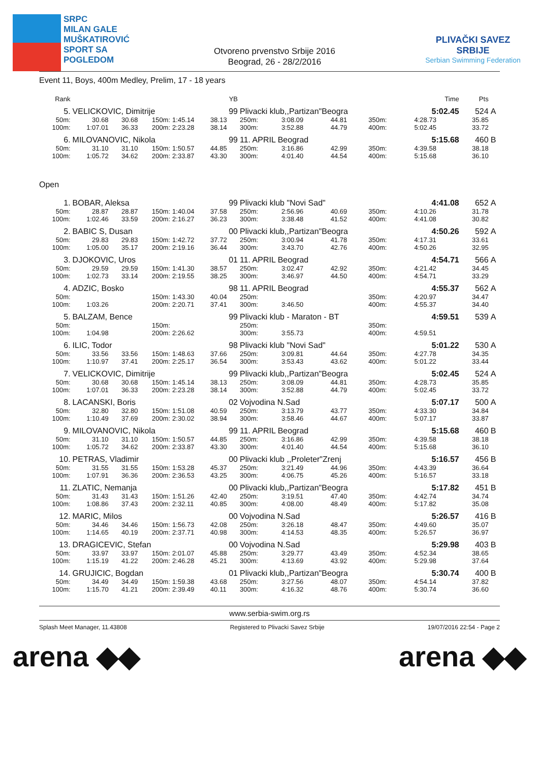SRPC
MILAN GALE
MUŠKATIROVIĆ
SPORT SA
POGLEDOM
Otvoreno prvenstvo Srbije 2016
Beograd, 26 - 28/2/2016
PLIVAČKI SAVEZ SRBIJE
Serbian Swimming Federation
Event 11, Boys, 400m Medley, Prelim, 17 - 18 years
| Rank | | | | | YB | | | | | | Time | Pts | |
| --- | --- | --- | --- | --- | --- | --- | --- | --- | --- | --- | --- | --- | --- |
| 5. | VELICKOVIC, Dimitrije | | | | 99 | Plivacki klub,,Partizan"Beogra | | | | | 5:02.45 | 524 | A |
| 50m: | 30.68 | 30.68 | 150m: | 1:45.14 | 38.13 | 250m: | 3:08.09 | 44.81 | 350m: | | 4:28.73 | 35.85 | |
| 100m: | 1:07.01 | 36.33 | 200m: | 2:23.28 | 38.14 | 300m: | 3:52.88 | 44.79 | 400m: | | 5:02.45 | 33.72 | |
| 6. | MILOVANOVIC, Nikola | | | | 99 | 11. APRIL Beograd | | | | | 5:15.68 | 460 | B |
| 50m: | 31.10 | 31.10 | 150m: | 1:50.57 | 44.85 | 250m: | 3:16.86 | 42.99 | 350m: | | 4:39.58 | 38.18 | |
| 100m: | 1:05.72 | 34.62 | 200m: | 2:33.87 | 43.30 | 300m: | 4:01.40 | 44.54 | 400m: | | 5:15.68 | 36.10 | |
Open
| 1. | BOBAR, Aleksa | | | | 99 | Plivacki klub "Novi Sad" | | | | | 4:41.08 | 652 | A |
| 50m: | 28.87 | 28.87 | 150m: | 1:40.04 | 37.58 | 250m: | 2:56.96 | 40.69 | 350m: | | 4:10.26 | 31.78 | |
| 100m: | 1:02.46 | 33.59 | 200m: | 2:16.27 | 36.23 | 300m: | 3:38.48 | 41.52 | 400m: | | 4:41.08 | 30.82 | |
| 2. | BABIC S, Dusan | | | | 00 | Plivacki klub,,Partizan"Beogra | | | | | 4:50.26 | 592 | A |
| 50m: | 29.83 | 29.83 | 150m: | 1:42.72 | 37.72 | 250m: | 3:00.94 | 41.78 | 350m: | | 4:17.31 | 33.61 | |
| 100m: | 1:05.00 | 35.17 | 200m: | 2:19.16 | 36.44 | 300m: | 3:43.70 | 42.76 | 400m: | | 4:50.26 | 32.95 | |
| 3. | DJOKOVIC, Uros | | | | 01 | 11. APRIL Beograd | | | | | 4:54.71 | 566 | A |
| 50m: | 29.59 | 29.59 | 150m: | 1:41.30 | 38.57 | 250m: | 3:02.47 | 42.92 | 350m: | | 4:21.42 | 34.45 | |
| 100m: | 1:02.73 | 33.14 | 200m: | 2:19.55 | 38.25 | 300m: | 3:46.97 | 44.50 | 400m: | | 4:54.71 | 33.29 | |
| 4. | ADZIC, Bosko | | | | 98 | 11. APRIL Beograd | | | | | 4:55.37 | 562 | A |
| 50m: | | | 150m: | 1:43.30 | 40.04 | 250m: | | | 350m: | | 4:20.97 | 34.47 | |
| 100m: | 1:03.26 | | 200m: | 2:20.71 | 37.41 | 300m: | 3:46.50 | | 400m: | | 4:55.37 | 34.40 | |
| 5. | BALZAM, Bence | | | | 99 | Plivacki klub - Maraton - BT | | | | | 4:59.51 | 539 | A |
| 50m: | | | 150m: | | | 250m: | | | 350m: | | | | |
| 100m: | 1:04.98 | | 200m: | 2:26.62 | | 300m: | 3:55.73 | | 400m: | | 4:59.51 | | |
| 6. | ILIC, Todor | | | | 98 | Plivacki klub "Novi Sad" | | | | | 5:01.22 | 530 | A |
| 50m: | 33.56 | 33.56 | 150m: | 1:48.63 | 37.66 | 250m: | 3:09.81 | 44.64 | 350m: | | 4:27.78 | 34.35 | |
| 100m: | 1:10.97 | 37.41 | 200m: | 2:25.17 | 36.54 | 300m: | 3:53.43 | 43.62 | 400m: | | 5:01.22 | 33.44 | |
| 7. | VELICKOVIC, Dimitrije | | | | 99 | Plivacki klub,,Partizan"Beogra | | | | | 5:02.45 | 524 | A |
| 50m: | 30.68 | 30.68 | 150m: | 1:45.14 | 38.13 | 250m: | 3:08.09 | 44.81 | 350m: | | 4:28.73 | 35.85 | |
| 100m: | 1:07.01 | 36.33 | 200m: | 2:23.28 | 38.14 | 300m: | 3:52.88 | 44.79 | 400m: | | 5:02.45 | 33.72 | |
| 8. | LACANSKI, Boris | | | | 02 | Vojvodina N.Sad | | | | | 5:07.17 | 500 | A |
| 50m: | 32.80 | 32.80 | 150m: | 1:51.08 | 40.59 | 250m: | 3:13.79 | 43.77 | 350m: | | 4:33.30 | 34.84 | |
| 100m: | 1:10.49 | 37.69 | 200m: | 2:30.02 | 38.94 | 300m: | 3:58.46 | 44.67 | 400m: | | 5:07.17 | 33.87 | |
| 9. | MILOVANOVIC, Nikola | | | | 99 | 11. APRIL Beograd | | | | | 5:15.68 | 460 | B |
| 50m: | 31.10 | 31.10 | 150m: | 1:50.57 | 44.85 | 250m: | 3:16.86 | 42.99 | 350m: | | 4:39.58 | 38.18 | |
| 100m: | 1:05.72 | 34.62 | 200m: | 2:33.87 | 43.30 | 300m: | 4:01.40 | 44.54 | 400m: | | 5:15.68 | 36.10 | |
| 10. | PETRAS, Vladimir | | | | 00 | Plivacki klub ,,Proleter"Zrenj | | | | | 5:16.57 | 456 | B |
| 50m: | 31.55 | 31.55 | 150m: | 1:53.28 | 45.37 | 250m: | 3:21.49 | 44.96 | 350m: | | 4:43.39 | 36.64 | |
| 100m: | 1:07.91 | 36.36 | 200m: | 2:36.53 | 43.25 | 300m: | 4:06.75 | 45.26 | 400m: | | 5:16.57 | 33.18 | |
| 11. | ZLATIC, Nemanja | | | | 00 | Plivacki klub,,Partizan"Beogra | | | | | 5:17.82 | 451 | B |
| 50m: | 31.43 | 31.43 | 150m: | 1:51.26 | 42.40 | 250m: | 3:19.51 | 47.40 | 350m: | | 4:42.74 | 34.74 | |
| 100m: | 1:08.86 | 37.43 | 200m: | 2:32.11 | 40.85 | 300m: | 4:08.00 | 48.49 | 400m: | | 5:17.82 | 35.08 | |
| 12. | MARIC, Milos | | | | 00 | Vojvodina N.Sad | | | | | 5:26.57 | 416 | B |
| 50m: | 34.46 | 34.46 | 150m: | 1:56.73 | 42.08 | 250m: | 3:26.18 | 48.47 | 350m: | | 4:49.60 | 35.07 | |
| 100m: | 1:14.65 | 40.19 | 200m: | 2:37.71 | 40.98 | 300m: | 4:14.53 | 48.35 | 400m: | | 5:26.57 | 36.97 | |
| 13. | DRAGICEVIC, Stefan | | | | 00 | Vojvodina N.Sad | | | | | 5:29.98 | 403 | B |
| 50m: | 33.97 | 33.97 | 150m: | 2:01.07 | 45.88 | 250m: | 3:29.77 | 43.49 | 350m: | | 4:52.34 | 38.65 | |
| 100m: | 1:15.19 | 41.22 | 200m: | 2:46.28 | 45.21 | 300m: | 4:13.69 | 43.92 | 400m: | | 5:29.98 | 37.64 | |
| 14. | GRUJICIC, Bogdan | | | | 01 | Plivacki klub,,Partizan"Beogra | | | | | 5:30.74 | 400 | B |
| 50m: | 34.49 | 34.49 | 150m: | 1:59.38 | 43.68 | 250m: | 3:27.56 | 48.07 | 350m: | | 4:54.14 | 37.82 | |
| 100m: | 1:15.70 | 41.21 | 200m: | 2:39.49 | 40.11 | 300m: | 4:16.32 | 48.76 | 400m: | | 5:30.74 | 36.60 | |
www.serbia-swim.org.rs
Splash Meet Manager, 11.43808 Registered to Plivacki Savez Srbije 19/07/2016 22:54 - Page 2
arena ◆◆ arena ◆◆